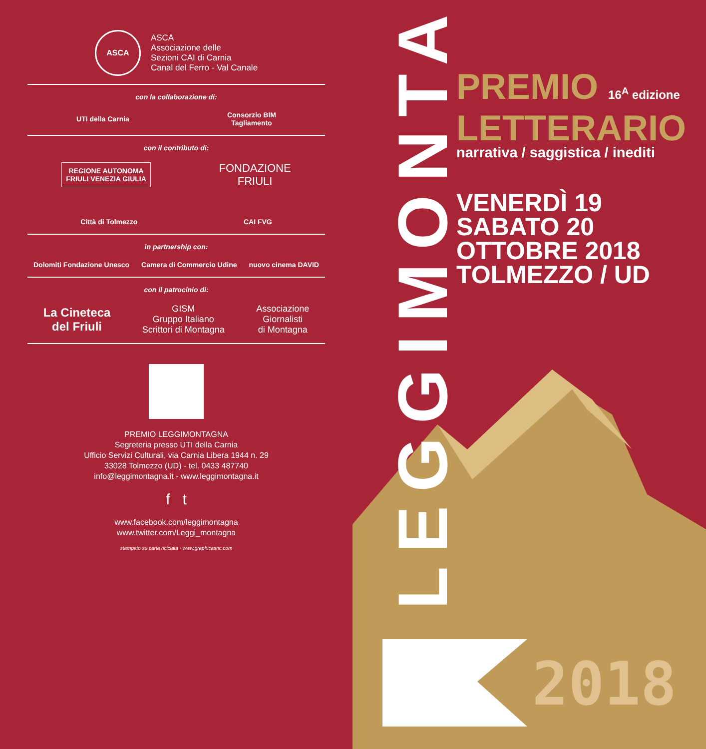ASCA
ASCA
Associazione delle
Sezioni CAI di Carnia
Canal del Ferro - Val Canale
con la collaborazione di:
UTI della Carnia
Consorzio BIM
Tagliamento
con il contributo di:
REGIONE AUTONOMA
FRIULI VENEZIA GIULIA
FONDAZIONE
FRIULI
Città di Tolmezzo CAI FVG
in partnership con:
Dolomiti Fondazione Unesco Camera di Commercio Udine nuovo cinema DAVID
con il patrocinio di:
La Cineteca
del Friuli
GISM
Gruppo Italiano
Scrittori di Montagna
Associazione
Giornalisti
di Montagna
PREMIO LEGGIMONTAGNA
Segreteria presso UTI della Carnia
Ufficio Servizi Culturali, via Carnia Libera 1944 n. 29
33028 Tolmezzo (UD) - tel. 0433 487740
info@leggimontagna.it - www.leggimontagna.it
f t
www.facebook.com/leggimontagna
www.twitter.com/Leggi_montagna
stampato su carta riciclata · www.graphicasnc.com
LEGGIMONTAGNA
PREMIO 16<sup>A</sup> edizione
LETTERARIO
narrativa / saggistica / inediti
VENERDÌ 19
SABATO 20
OTTOBRE 2018
TOLMEZZO / UD
2018